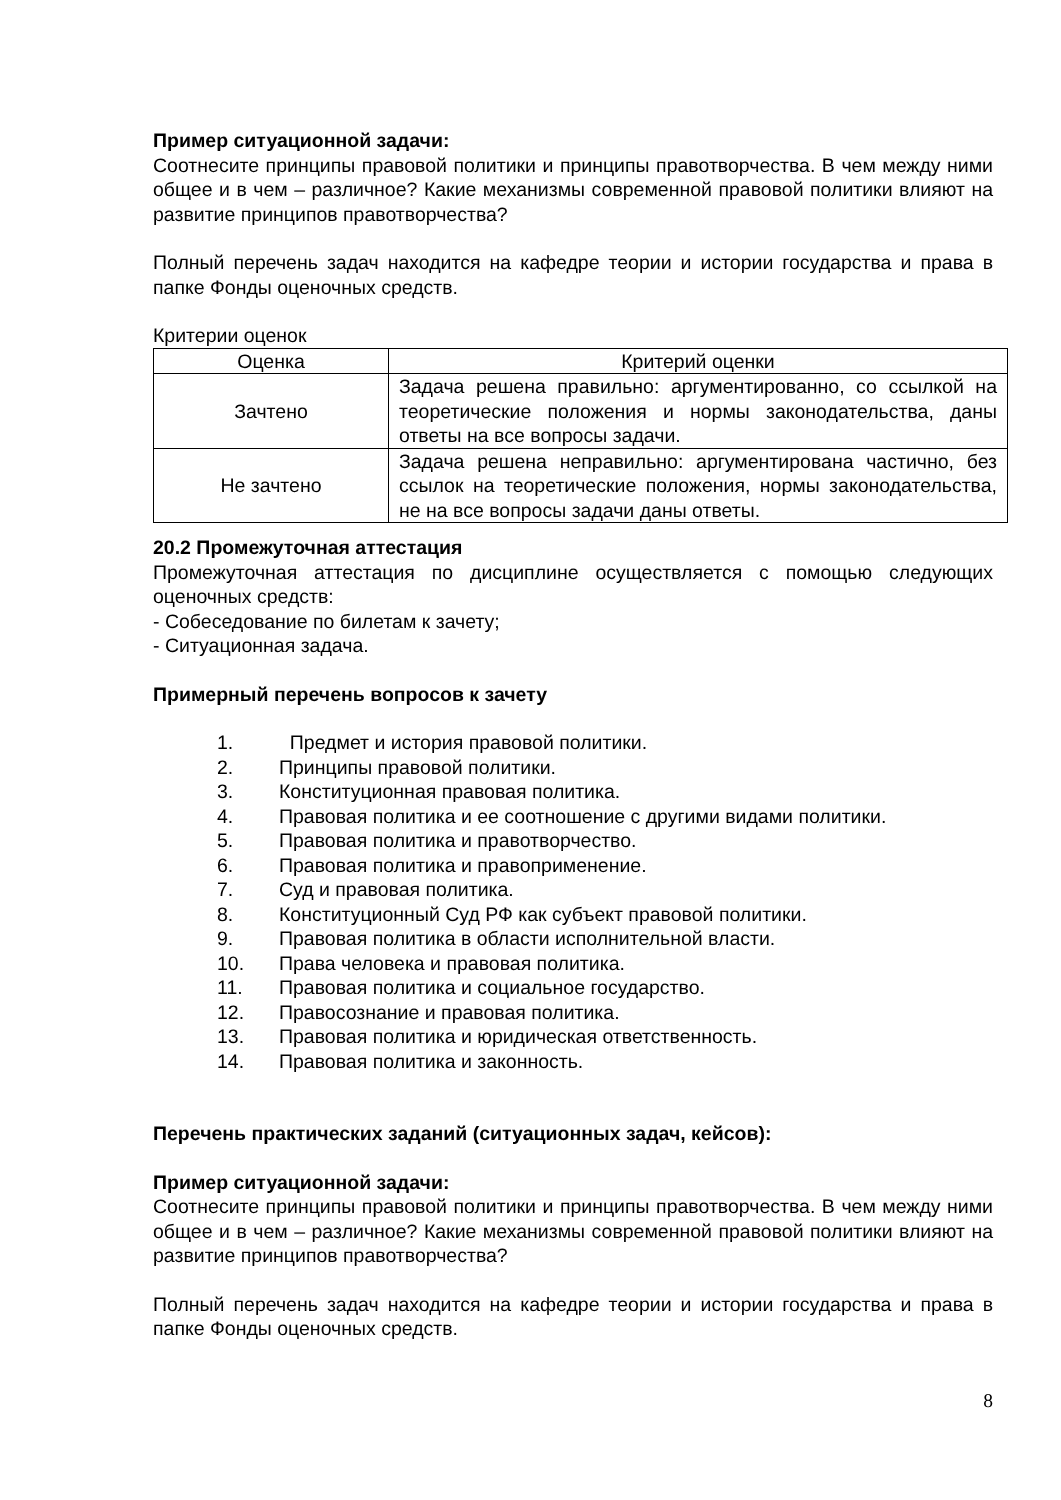Пример ситуационной задачи:
Соотнесите принципы правовой политики и принципы правотворчества. В чем между ними общее и в чем – различное? Какие механизмы современной правовой политики влияют на развитие принципов правотворчества?
Полный перечень задач находится на кафедре теории и истории государства и права в папке Фонды оценочных средств.
Критерии оценок
| Оценка | Критерий оценки |
| --- | --- |
| Зачтено | Задача решена правильно: аргументированно, со ссылкой на теоретические положения и нормы законодательства, даны ответы на все вопросы задачи. |
| Не зачтено | Задача решена неправильно: аргументирована частично, без ссылок на теоретические положения, нормы законодательства, не на все вопросы задачи даны ответы. |
20.2 Промежуточная аттестация
Промежуточная аттестация по дисциплине осуществляется с помощью следующих оценочных средств:
- Собеседование по билетам к зачету;
- Ситуационная задача.
Примерный перечень вопросов к зачету
1. Предмет и история правовой политики.
2. Принципы правовой политики.
3. Конституционная правовая политика.
4. Правовая политика и ее соотношение с другими видами политики.
5. Правовая политика и правотворчество.
6. Правовая политика и правоприменение.
7. Суд и правовая политика.
8. Конституционный Суд РФ как субъект правовой политики.
9. Правовая политика в области исполнительной власти.
10. Права человека и правовая политика.
11. Правовая политика и социальное государство.
12. Правосознание и правовая политика.
13. Правовая политика и юридическая ответственность.
14. Правовая политика и законность.
Перечень практических заданий (ситуационных задач, кейсов):
Пример ситуационной задачи:
Соотнесите принципы правовой политики и принципы правотворчества. В чем между ними общее и в чем – различное? Какие механизмы современной правовой политики влияют на развитие принципов правотворчества?
Полный перечень задач находится на кафедре теории и истории государства и права в папке Фонды оценочных средств.
8